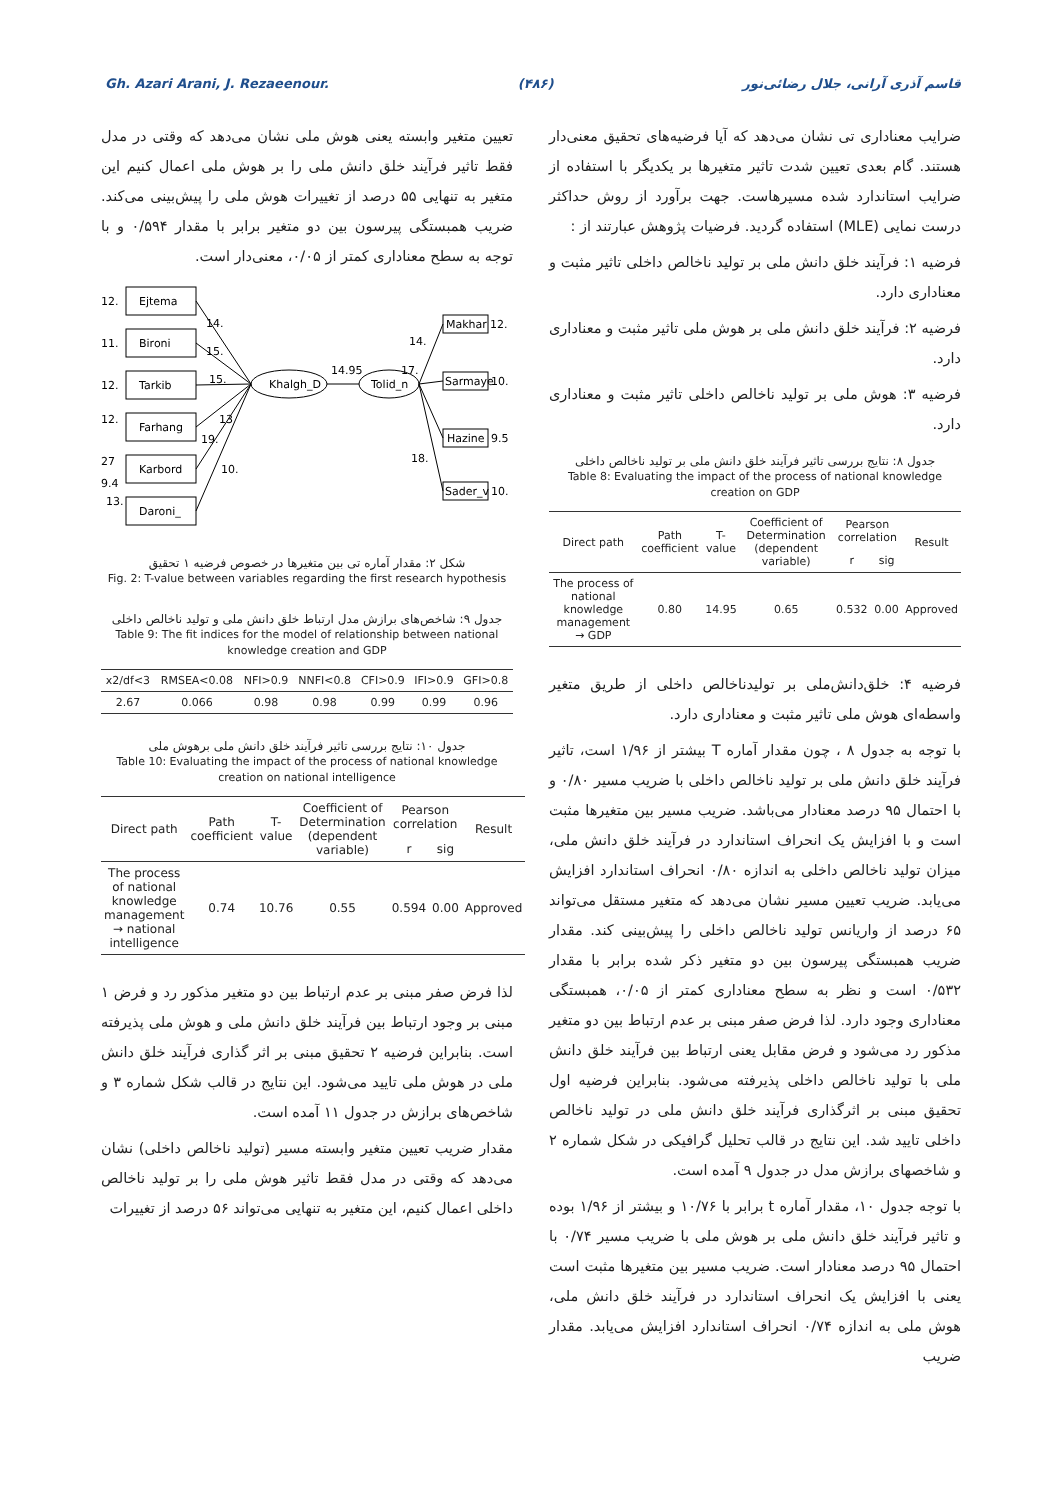Gh. Azari Arani, J. Rezaeenour. (۴۸۶) قاسم آذری آرانی، جلال رضائی‌نور
ضرایب معناداری تی نشان می‌دهد که آیا فرضیه‌های تحقیق معنی‌دار هستند. گام بعدی تعیین شدت تاثیر متغیرها بر یکدیگر با استفاده از ضرایب استاندارد شده مسیرهاست. جهت برآورد از روش حداکثر درست نمایی (MLE) استفاده گردید. فرضیات پژوهش عبارتند از :
فرضیه ۱: فرآیند خلق دانش ملی بر تولید ناخالص داخلی تاثیر مثبت و معناداری دارد.
فرضیه ۲: فرآیند خلق دانش ملی بر هوش ملی تاثیر مثبت و معناداری دارد.
فرضیه ۳: هوش ملی بر تولید ناخالص داخلی تاثیر مثبت و معناداری دارد.
جدول ۸: نتایج بررسی تاثیر فرآیند خلق دانش ملی بر تولید ناخالص داخلی
Table 8: Evaluating the impact of the process of national knowledge creation on GDP
| Direct path | Path coefficient | T-value | Coefficient of Determination (dependent variable) | Pearson correlation | | Result |
| --- | --- | --- | --- | --- | --- | --- |
| | | | | r | sig | |
| The process of national knowledge management → GDP | 0.80 | 14.95 | 0.65 | 0.532 | 0.00 | Approved |
فرضیه ۴: خلق‌دانش‌ملی بر تولیدناخالص داخلی از طریق متغیر واسطه‌ای هوش ملی تاثیر مثبت و معناداری دارد.
با توجه به جدول ۸ ، چون مقدار آماره T بیشتر از ۱/۹۶ است، تاثیر فرآیند خلق دانش ملی بر تولید ناخالص داخلی با ضریب مسیر ۰/۸۰ و با احتمال ۹۵ درصد معنادار می‌باشد. ضریب مسیر بین متغیرها مثبت است و با افزایش یک انحراف استاندارد در فرآیند خلق دانش ملی، میزان تولید ناخالص داخلی به اندازه ۰/۸۰ انحراف استاندارد افزایش می‌یابد. ضریب تعیین مسیر نشان می‌دهد که متغیر مستقل می‌تواند ۶۵ درصد از واریانس تولید ناخالص داخلی را پیش‌بینی کند. مقدار ضریب همبستگی پیرسون بین دو متغیر ذکر شده برابر با مقدار ۰/۵۳۲ است و نظر به سطح معناداری کمتر از ۰/۰۵، همبستگی معناداری وجود دارد. لذا فرض صفر مبنی بر عدم ارتباط بین دو متغیر مذکور رد می‌شود و فرض مقابل یعنی ارتباط بین فرآیند خلق دانش ملی با تولید ناخالص داخلی پذیرفته می‌شود. بنابراین فرضیه اول تحقیق مبنی بر اثرگذاری فرآیند خلق دانش ملی در تولید ناخالص داخلی تایید شد. این نتایج در قالب تحلیل گرافیکی در شکل شماره ۲ و شاخصهای برازش مدل در جدول ۹ آمده است.
با توجه جدول ۱۰، مقدار آماره t برابر با ۱۰/۷۶ و بیشتر از ۱/۹۶ بوده و تاثیر فرآیند خلق دانش ملی بر هوش ملی با ضریب مسیر ۰/۷۴ با احتمال ۹۵ درصد معنادار است. ضریب مسیر بین متغیرها مثبت است یعنی با افزایش یک انحراف استاندارد در فرآیند خلق دانش ملی، هوش ملی به اندازه ۰/۷۴ انحراف استاندارد افزایش می‌یابد. مقدار ضریب
تعیین متغیر وابسته یعنی هوش ملی نشان می‌دهد که وقتی در مدل فقط تاثیر فرآیند خلق دانش ملی را بر هوش ملی اعمال کنیم این متغیر به تنهایی ۵۵ درصد از تغییرات هوش ملی را پیش‌بینی می‌کند. ضریب همبستگی پیرسون بین دو متغیر برابر با مقدار ۰/۵۹۴ و با توجه به سطح معناداری کمتر از ۰/۰۵، معنی‌دار است.
Ejtema
Bironi
Tarkib
Farhang
Karbord
Daroni_
Khalgh_D
Tolid_n
Makhar
Sarmaye
Hazine
Sader_v
12.
11.
12.
12.
27
9.4
13.
14.
15.
15.
13
19.
10.
14.95
17.
14.
12.
10.
9.5
18.
10.
شکل ۲: مقدار آماره تی بین متغیرها در خصوص فرضیه ۱ تحقیق
Fig. 2: T-value between variables regarding the first research hypothesis
جدول ۹: شاخص‌های برازش مدل ارتباط خلق دانش ملی و تولید ناخالص داخلی
Table 9: The fit indices for the model of relationship between national knowledge creation and GDP
| x2/df<3 | RMSEA<0.08 | NFI>0.9 | NNFI<0.8 | CFI>0.9 | IFI>0.9 | GFI>0.8 |
| --- | --- | --- | --- | --- | --- | --- |
| 2.67 | 0.066 | 0.98 | 0.98 | 0.99 | 0.99 | 0.96 |
جدول ۱۰: نتایج بررسی تاثیر فرآیند خلق دانش ملی برهوش ملی
Table 10: Evaluating the impact of the process of national knowledge creation on national intelligence
| Direct path | Path coefficient | T-value | Coefficient of Determination (dependent variable) | Pearson correlation | | Result |
| --- | --- | --- | --- | --- | --- | --- |
| | | | | r | sig | |
| The process of national knowledge management → national intelligence | 0.74 | 10.76 | 0.55 | 0.594 | 0.00 | Approved |
لذا فرض صفر مبنی بر عدم ارتباط بین دو متغیر مذکور رد و فرض ۱ مبنی بر وجود ارتباط بین فرآیند خلق دانش ملی و هوش ملی پذیرفته است. بنابراین فرضیه ۲ تحقیق مبنی بر اثر گذاری فرآیند خلق دانش ملی در هوش ملی تایید می‌شود. این نتایج در قالب شکل شماره ۳ و شاخص‌های برازش در جدول ۱۱ آمده است.
مقدار ضریب تعیین متغیر وابسته مسیر (تولید ناخالص داخلی) نشان می‌دهد که وقتی در مدل فقط تاثیر هوش ملی را بر تولید ناخالص داخلی اعمال کنیم، این متغیر به تنهایی می‌تواند ۵۶ درصد از تغییرات